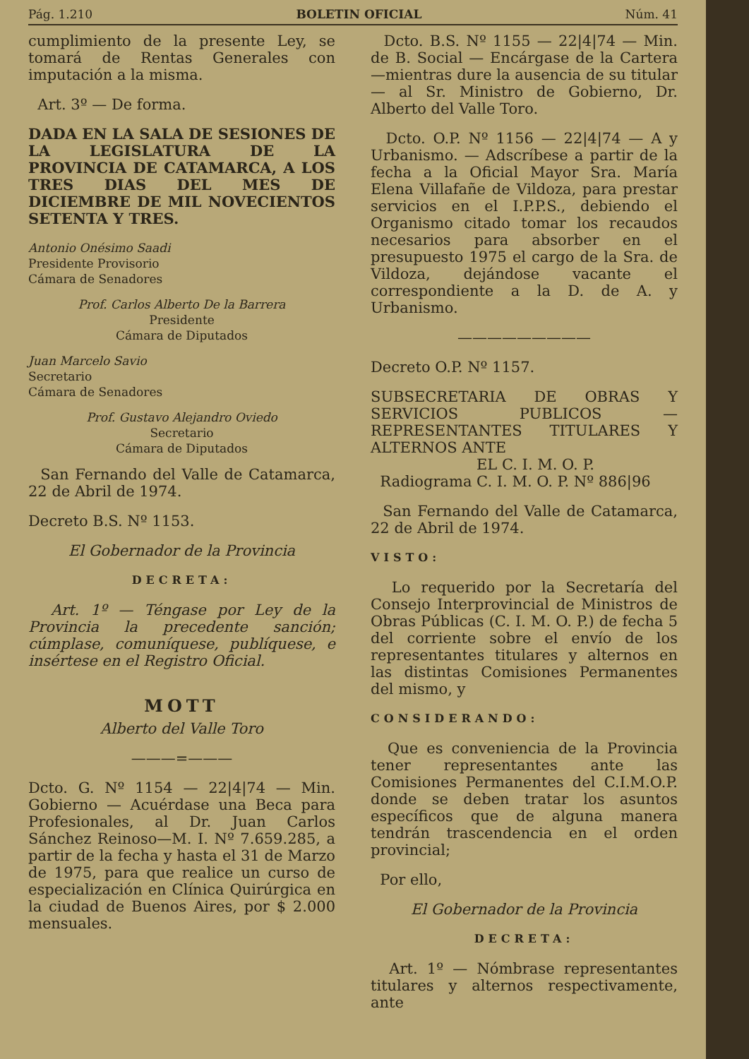Pág. 1.210 BOLETIN OFICIAL Núm. 41
cumplimiento de la presente Ley, se tomará de Rentas Generales con imputación a la misma.
Art. 3º — De forma.
DADA EN LA SALA DE SESIONES DE LA LEGISLATURA DE LA PROVINCIA DE CATAMARCA, A LOS TRES DIAS DEL MES DE DICIEMBRE DE MIL NOVECIENTOS SETENTA Y TRES.
Antonio Onésimo Saadi
Presidente Provisorio
Cámara de Senadores
Prof. Carlos Alberto De la Barrera
Presidente
Cámara de Diputados
Juan Marcelo Savio
Secretario
Cámara de Senadores
Prof. Gustavo Alejandro Oviedo
Secretario
Cámara de Diputados
San Fernando del Valle de Catamarca, 22 de Abril de 1974.
Decreto B.S. Nº 1153.
El Gobernador de la Provincia
DECRETA:
Art. 1º — Téngase por Ley de la Provincia la precedente sanción; cúmplase, comuníquese, publíquese, e insértese en el Registro Oficial.
MOTT
Alberto del Valle Toro
———=———
Dcto. G. Nº 1154 — 22|4|74 — Min. Gobierno — Acuérdase una Beca para Profesionales, al Dr. Juan Carlos Sánchez Reinoso—M. I. Nº 7.659.285, a partir de la fecha y hasta el 31 de Marzo de 1975, para que realice un curso de especialización en Clínica Quirúrgica en la ciudad de Buenos Aires, por $ 2.000 mensuales.
Dcto. B.S. Nº 1155 — 22|4|74 — Min. de B. Social — Encárgase de la Cartera —mientras dure la ausencia de su titular— al Sr. Ministro de Gobierno, Dr. Alberto del Valle Toro.
Dcto. O.P. Nº 1156 — 22|4|74 — A y Urbanismo. — Adscríbese a partir de la fecha a la Oficial Mayor Sra. María Elena Villafañe de Vildoza, para prestar servicios en el I.P.P.S., debiendo el Organismo citado tomar los recaudos necesarios para absorber en el presupuesto 1975 el cargo de la Sra. de Vildoza, dejándose vacante el correspondiente a la D. de A. y Urbanismo.
—————————
Decreto O.P. Nº 1157.
SUBSECRETARIA DE OBRAS Y SERVICIOS PUBLICOS — REPRESENTANTES TITULARES Y ALTERNOS ANTE
EL C. I. M. O. P.
Radiograma C. I. M. O. P. Nº 886|96
San Fernando del Valle de Catamarca, 22 de Abril de 1974.
VISTO:
Lo requerido por la Secretaría del Consejo Interprovincial de Ministros de Obras Públicas (C. I. M. O. P.) de fecha 5 del corriente sobre el envío de los representantes titulares y alternos en las distintas Comisiones Permanentes del mismo, y
CONSIDERANDO:
Que es conveniencia de la Provincia tener representantes ante las Comisiones Permanentes del C.I.M.O.P. donde se deben tratar los asuntos específicos que de alguna manera tendrán trascendencia en el orden provincial;
Por ello,
El Gobernador de la Provincia
DECRETA:
Art. 1º — Nómbrase representantes titulares y alternos respectivamente, ante